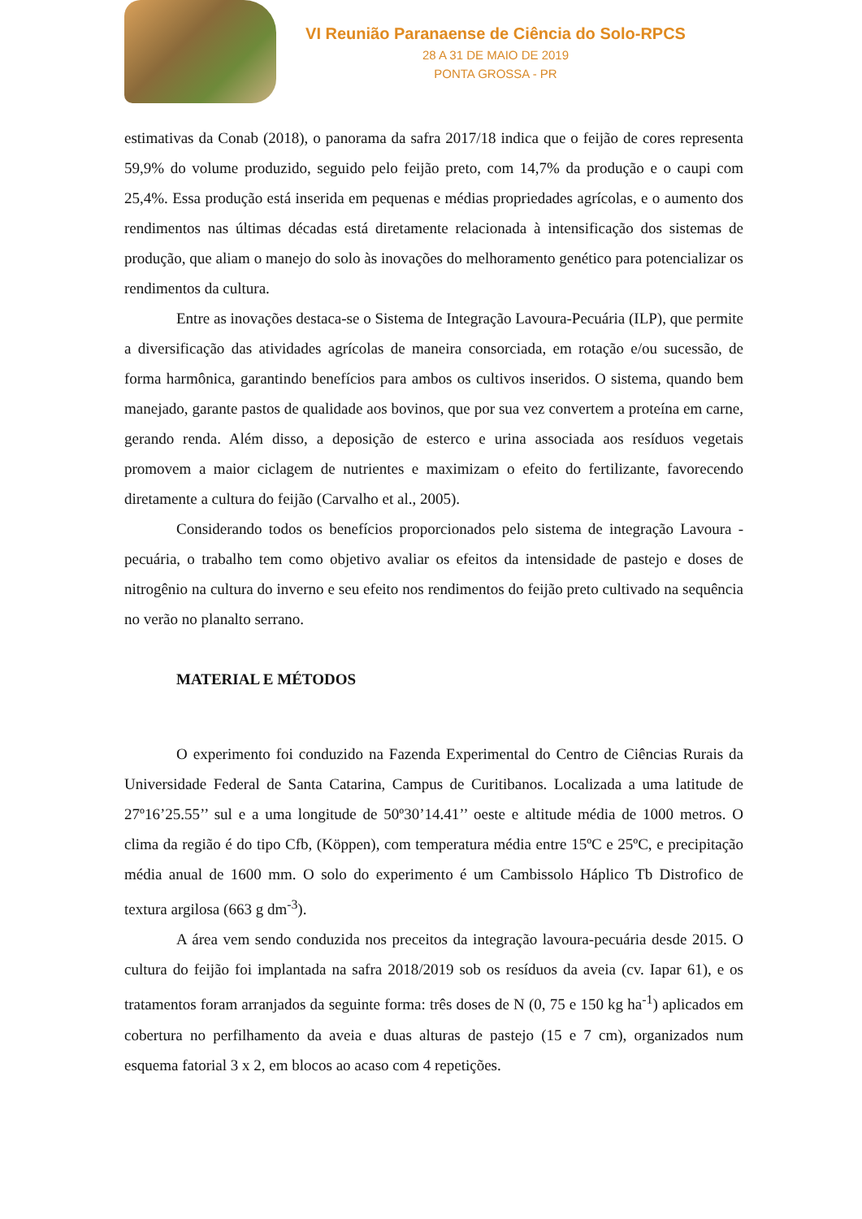VI Reunião Paranaense de Ciência do Solo-RPCS
28 A 31 DE MAIO DE 2019
PONTA GROSSA - PR
estimativas da Conab (2018), o panorama da safra 2017/18 indica que o feijão de cores representa 59,9% do volume produzido, seguido pelo feijão preto, com 14,7% da produção e o caupi com 25,4%. Essa produção está inserida em pequenas e médias propriedades agrícolas, e o aumento dos rendimentos nas últimas décadas está diretamente relacionada à intensificação dos sistemas de produção, que aliam o manejo do solo às inovações do melhoramento genético para potencializar os rendimentos da cultura.
Entre as inovações destaca-se o Sistema de Integração Lavoura-Pecuária (ILP), que permite a diversificação das atividades agrícolas de maneira consorciada, em rotação e/ou sucessão, de forma harmônica, garantindo benefícios para ambos os cultivos inseridos. O sistema, quando bem manejado, garante pastos de qualidade aos bovinos, que por sua vez convertem a proteína em carne, gerando renda. Além disso, a deposição de esterco e urina associada aos resíduos vegetais promovem a maior ciclagem de nutrientes e maximizam o efeito do fertilizante, favorecendo diretamente a cultura do feijão (Carvalho et al., 2005).
Considerando todos os benefícios proporcionados pelo sistema de integração Lavoura - pecuária, o trabalho tem como objetivo avaliar os efeitos da intensidade de pastejo e doses de nitrogênio na cultura do inverno e seu efeito nos rendimentos do feijão preto cultivado na sequência no verão no planalto serrano.
MATERIAL E MÉTODOS
O experimento foi conduzido na Fazenda Experimental do Centro de Ciências Rurais da Universidade Federal de Santa Catarina, Campus de Curitibanos. Localizada a uma latitude de 27º16’25.55’’ sul e a uma longitude de 50º30’14.41’’ oeste e altitude média de 1000 metros. O clima da região é do tipo Cfb, (Köppen), com temperatura média entre 15ºC e 25ºC, e precipitação média anual de 1600 mm. O solo do experimento é um Cambissolo Háplico Tb Distrofico de textura argilosa (663 g dm<sup>-3</sup>).
A área vem sendo conduzida nos preceitos da integração lavoura-pecuária desde 2015. O cultura do feijão foi implantada na safra 2018/2019 sob os resíduos da aveia (cv. Iapar 61), e os tratamentos foram arranjados da seguinte forma: três doses de N (0, 75 e 150 kg ha<sup>-1</sup>) aplicados em cobertura no perfilhamento da aveia e duas alturas de pastejo (15 e 7 cm), organizados num esquema fatorial 3 x 2, em blocos ao acaso com 4 repetições.